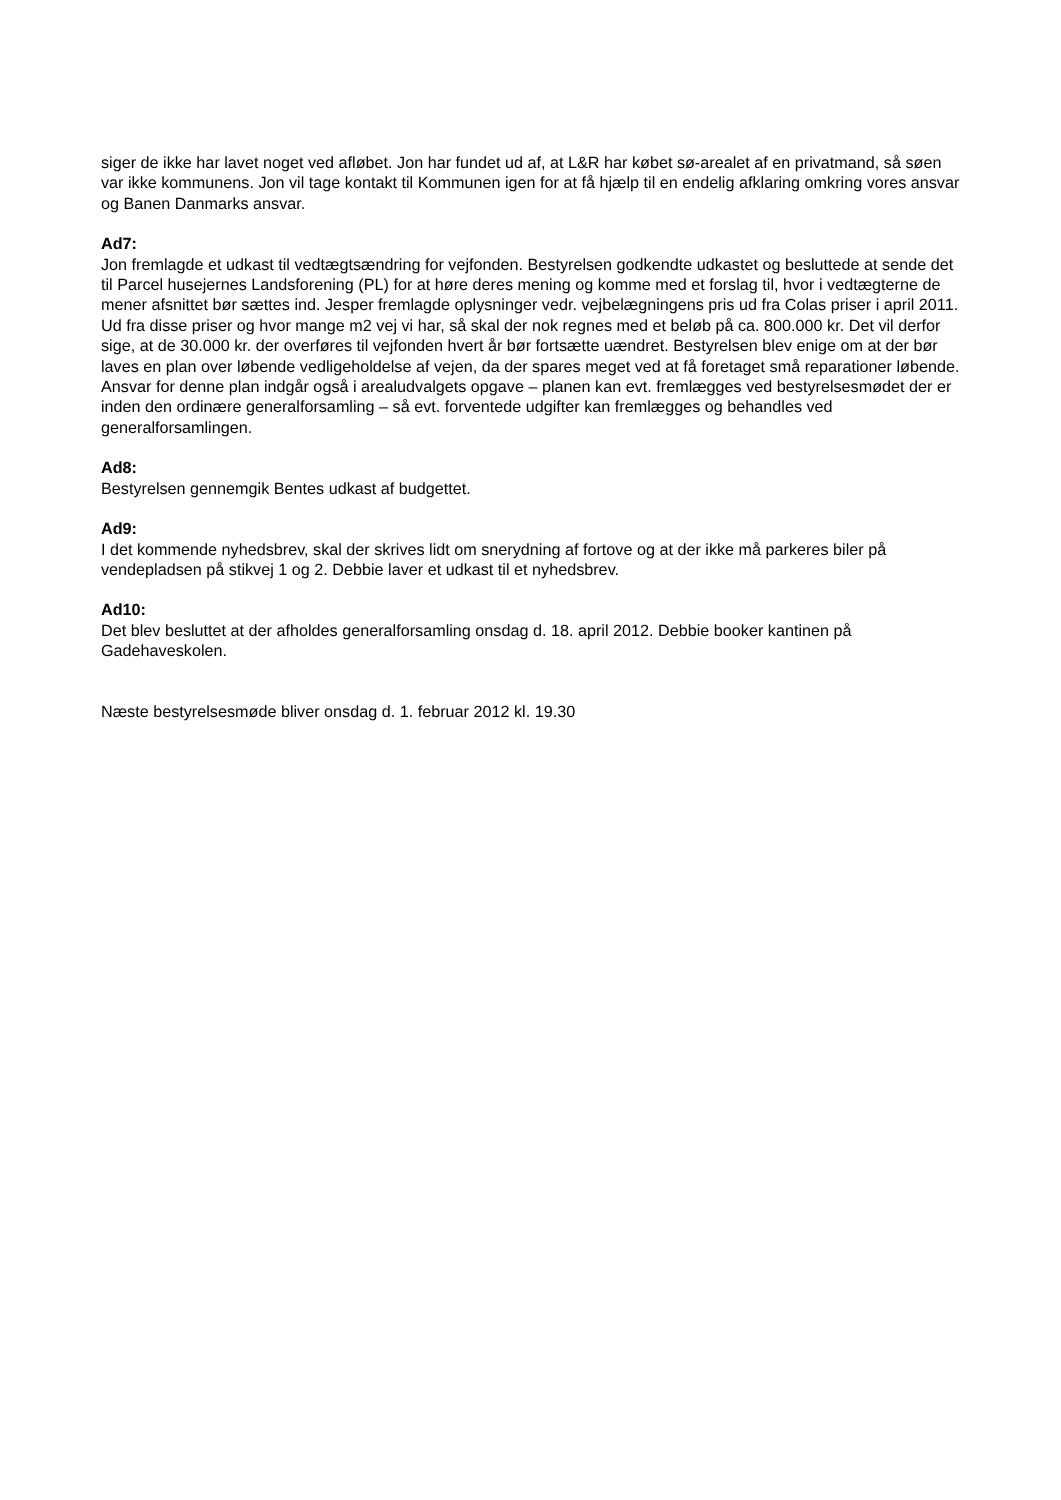siger de ikke har lavet noget ved afløbet. Jon har fundet ud af, at L&R har købet sø-arealet af en privatmand, så søen var ikke kommunens. Jon vil tage kontakt til Kommunen igen for at få hjælp til en endelig afklaring omkring vores ansvar og Banen Danmarks ansvar.
Ad7:
Jon fremlagde et udkast til vedtægtsændring for vejfonden. Bestyrelsen godkendte udkastet og besluttede at sende det til Parcel husejernes Landsforening (PL) for at høre deres mening og komme med et forslag til, hvor i vedtægterne de mener afsnittet bør sættes ind. Jesper fremlagde oplysninger vedr. vejbelægningens pris ud fra Colas priser i april 2011. Ud fra disse priser og hvor mange m2 vej vi har, så skal der nok regnes med et beløb på ca. 800.000 kr. Det vil derfor sige, at de 30.000 kr. der overføres til vejfonden hvert år bør fortsætte uændret. Bestyrelsen blev enige om at der bør laves en plan over løbende vedligeholdelse af vejen, da der spares meget ved at få foretaget små reparationer løbende. Ansvar for denne plan indgår også i arealudvalgets opgave – planen kan evt. fremlægges ved bestyrelsesmødet der er inden den ordinære generalforsamling – så evt. forventede udgifter kan fremlægges og behandles ved generalforsamlingen.
Ad8:
Bestyrelsen gennemgik Bentes udkast af budgettet.
Ad9:
I det kommende nyhedsbrev, skal der skrives lidt om snerydning af fortove og at der ikke må parkeres biler på vendepladsen på stikvej 1 og 2. Debbie laver et udkast til et nyhedsbrev.
Ad10:
Det blev besluttet at der afholdes generalforsamling onsdag d. 18. april 2012. Debbie booker kantinen på Gadehaveskolen.
Næste bestyrelsesmøde bliver onsdag d. 1. februar 2012 kl. 19.30